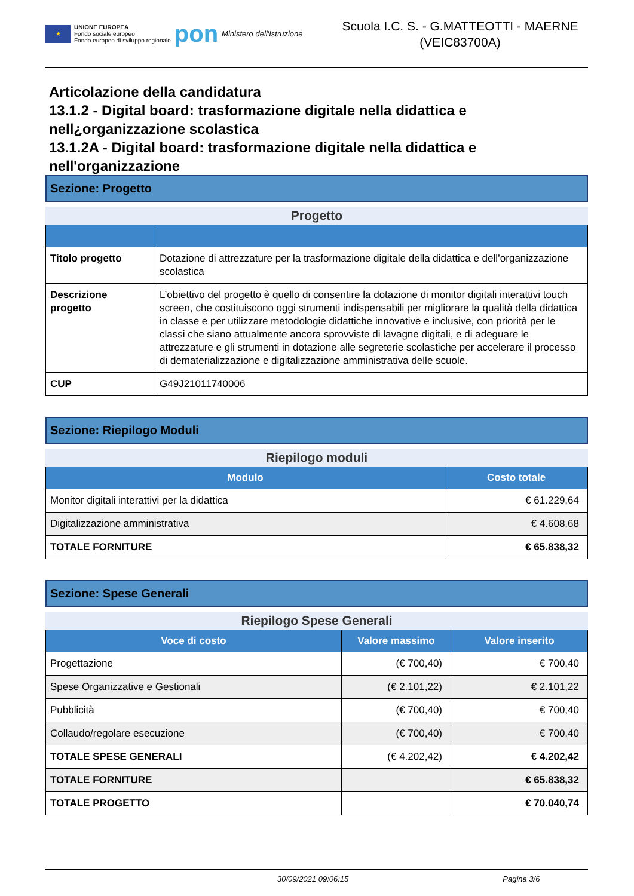★
UNIONE EUROPEA
Fondo sociale europeo
Fondo europeo di sviluppo regionale
pon
Ministero dell'Istruzione
Scuola I.C. S. - G.MATTEOTTI - MAERNE
(VEIC83700A)
Articolazione della candidatura
13.1.2 - Digital board: trasformazione digitale nella didattica e nell¿organizzazione scolastica
13.1.2A - Digital board: trasformazione digitale nella didattica e nell'organizzazione
Sezione: Progetto
Progetto
| Titolo progetto | Dotazione di attrezzature per la trasformazione digitale della didattica e dell’organizzazione scolastica |
| Descrizione progetto | L’obiettivo del progetto è quello di consentire la dotazione di monitor digitali interattivi touch screen, che costituiscono oggi strumenti indispensabili per migliorare la qualità della didattica in classe e per utilizzare metodologie didattiche innovative e inclusive, con priorità per le classi che siano attualmente ancora sprovviste di lavagne digitali, e di adeguare le attrezzature e gli strumenti in dotazione alle segreterie scolastiche per accelerare il processo di dematerializzazione e digitalizzazione amministrativa delle scuole. |
| CUP | G49J21011740006 |
Sezione: Riepilogo Moduli
Riepilogo moduli
| Modulo | Costo totale |
| --- | --- |
| Monitor digitali interattivi per la didattica | € 61.229,64 |
| Digitalizzazione amministrativa | € 4.608,68 |
| TOTALE FORNITURE | € 65.838,32 |
Sezione: Spese Generali
Riepilogo Spese Generali
| Voce di costo | Valore massimo | Valore inserito |
| --- | --- | --- |
| Progettazione | (€ 700,40) | € 700,40 |
| Spese Organizzative e Gestionali | (€ 2.101,22) | € 2.101,22 |
| Pubblicità | (€ 700,40) | € 700,40 |
| Collaudo/regolare esecuzione | (€ 700,40) | € 700,40 |
| TOTALE SPESE GENERALI | (€ 4.202,42) | € 4.202,42 |
| TOTALE FORNITURE | | € 65.838,32 |
| TOTALE PROGETTO | | € 70.040,74 |
30/09/2021 09:06:15 Pagina 3/6